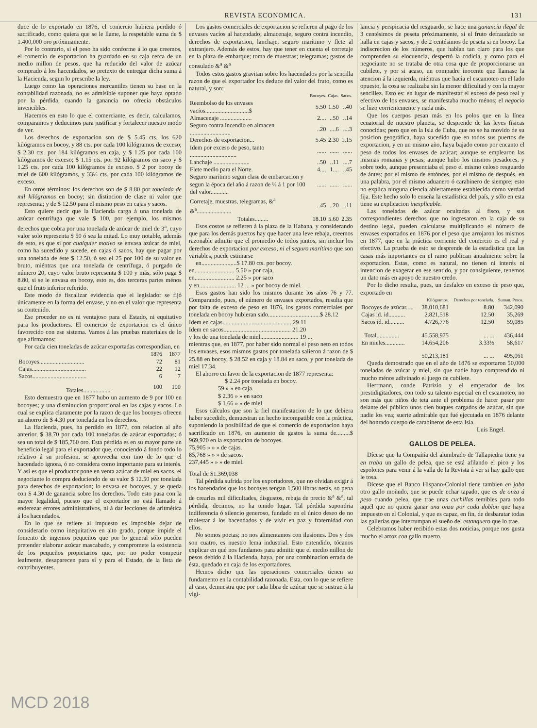REVISTA ECONOMICA. 131
duce de lo exportado en 1876, el comercio hubiera perdido ó sacrificado, como quiera que se le llame, la respetable suma de $ 1.400,000 oro próximamente.
Por lo contrario, si el peso ha sido conforme á lo que creemos, el comercio de exportacion ha guardado en su caja cerca de un medio millon de pesos, que ha reducido del valor de azúcar comprado á los hacendados, so pretexto de entregar dicha suma á la Hacienda, segun lo prescribe la ley.
Luego como las operaciones mercantiles tienen su base en la contabilidad razonada, no es admisible suponer que haya optado por la pérdida, cuando la ganancia no ofrecia obstáculos invencibles.
Hacemos en esto lo que el comerciante, es decir, calculamos, comparamos y deducimos para justificar y fortalecer nuestro modo de ver.
Los derechos de exportacion son de $ 5.45 cts. los 620 kilógramos en bocoy, y 88 cts. por cada 100 kilógramos de exceso; $ 2.30 cts. por 184 kilógramos en caja, y $ 1.25 por cada 100 kilógramos de exceso; $ 1.15 cts. por 92 kilógramos en saco y $ 1.25 cts. por cada 100 kilógramos de exceso. $ 2 por bocoy de miel de 600 kilógramos, y 33⅓ cts. por cada 100 kilógramos de exceso.
En otros términos: los derechos son de $ 8.80 por tonelada de mil kilógramos en bocoy; sin distincion de clase ni valor que representa; y de $ 12.50 para el mismo peso en cajas y sacos.
Esto quiere decir que la Hacienda carga á una tonelada de azúcar centrífuga que vale $ 100, por ejemplo, los mismos derechos que cobra por una tonelada de azúcar de miel de 3<sup>a</sup>, cuyo valor solo representa $ 50 ó sea la mitad. Lo muy notable, además de esto, es que si por cualquier motivo se envasa azúcar de miel, como ha sucedido y sucede, en cajas ó sacos, hay que pagar por una tonelada de éste $ 12.50, ó sea el 25 por 100 de su valor en bruto, miéntras que una tonelada de centrífuga, ó purgado de número 20, cuyo valor bruto representa $ 100 y más, sólo paga $ 8.80, si se le envasa en bocoy, esto es, dos terceras partes ménos que el fruto inferior referido.
Este modo de fiscalizar evidencia que el legislador se fijó únicamente en la forma del envase, y no en el valor que representa su contenido.
Ese proceder no es ni ventajoso para el Estado, ni equitativo para los productores. El comercio de exportacion es el único favorecido con ese sistema. Vamos á las pruebas materiales de lo que afirmamos:
Por cada cien toneladas de azúcar exportadas correspondian, en
| | 1876 | 1877 |
| --- | --- | --- |
| Bocoyes.............................. | 72 | 81 |
| Cajas.................................... | 22 | 12 |
| Sacos.................................... | 6 | 7 |
| Totales.................. | 100 | 100 |
Esto demuestra que en 1877 hubo un aumento de 9 por 100 en bocoyes; y una disminucion proporcional en las cajas y sacos. Lo cual se explica claramente por la razon de que los bocoyes ofrecen un ahorro de $ 4.30 por tonelada en los derechos.
La Hacienda, pues, ha perdido en 1877, con relacion al año anterior, $ 38.70 por cada 100 toneladas de azúcar exportadas; ó sea un total de $ 185,760 oro. Esta pérdida es en su mayor parte un beneficio legal para el exportador que, conociendo á fondo todo lo relativo á su profesion, se aprovecha con tino de lo que el hacendado ignora, ó no considera como importante para su interés. Y así es que el productor pone en venta azúcar de miel en sacos, el negociante lo compra deduciendo de su valor $ 12.50 por tonelada para derechos de exportacion; lo envasa en bocoyes, y se queda con $ 4.30 de ganancia sobre los derechos. Todo esto pasa con la mayor legalidad, puesto que el exportador no está llamado á enderezar errores administrativos, ni á dar lecciones de aritmética á los hacendados.
En lo que se refiere al impuesto es imposible dejar de considerarlo como inequitativo en alto grado, porque impide el fomento de ingenios pequeños que por lo general sólo pueden pretender elaborar azúcar mascabado, y compromete la existencia de los pequeños propietarios que, por no poder competir lealmente, desaparecen para sí y para el Estado, de la lista de contribuyentes.
Los gastos comerciales de exportacion se refieren al pago de los envases vacíos al hacendado; almacenaje, seguro contra incendio, derechos de exportacion, lanchaje, seguro marítimo y flete al extranjero. Además de estos, hay que tener en cuenta el corretaje en la plaza de embarque; toma de muestras; telegramas; gastos de consulado &<sup>a</sup> &<sup>a</sup>
Todos estos gastos gravitan sobre los hacendados por la sencilla razon de que el exportador los deduce del valor del fruto, como es natural, y son:
| | Bocoyes. | Cajas. | Sacos. |
| --- | --- | --- | --- |
| Reembolso de los envases vacíos.............................$ | 5.50 | 1.50 | ..40 |
| Almacenaje ..................... | 2.... | ..50 | ..14 |
| Seguro contra incendio en almacen ........................... | ..20 | ....6 | ....3 |
| Derechos de exportacion... | 5.45 | 2.30 | 1.15 |
| Idem por exceso de peso, tanto ............................... | ...... | ...... | ...... |
| Lanchaje ........................ | ..50 | ..11 | ....7 |
| Flete medio para el Norte. | 4.... | 1.... | ..45 |
| Seguro marítimo segun clase de embarcacion y segun la época del año á razon de ½ á 1 por 100 del valor............ | ...... | ...... | ...... |
| Corretaje, muestras, telegramas, &<sup>a</sup> &<sup>a</sup>....................... | ..45 | ..20 | ..11 |
| Totales......... | 18.10 | 5.60 | 2.35 |
Esos costos se refieren á la plaza de la Habana, y considerando que para los demás puertos hay que hacer una leve rebaja, creemos razonable admitir que el promedio de todos juntos, sin incluir los derechos de exportacion por exceso, ni el seguro marítimo que son variables, puede estimarse
en.......................$ 17.80 cts. por bocoy.
en.......................... 5.50 » por caja,
en.......................... 2.25 » por saco
y en........................ 12 ... » por bocoy de miel.
Esos gastos han sido los mismos durante los años 76 y 77. Comparando, pues, el número de envases exportados, resulta que por falta de exceso de peso en 1876, los gastos comerciales por tonelada en bocoy hubieran sido..................................$ 28.12
Idem en cajas............................................. 29.11
Idem en sacos............................................ 21.20
y los de una tonelada de miel......................... 19 ...
mientras que, en 1877, por haber sido normal el peso neto en todos los envases, esos mismos gastos por tonelada salieron á razon de $ 25.88 en bocoy, $ 28.52 en caja y 18.84 en saco, y por tonelada de miel 17.34.
El ahorro en favor de la exportacion de 1877 representa:
$ 2.24 por tonelada en bocoy.
59 » » en caja.
$ 2.36 » » en saco
$ 1.66 » » de miel.
Esos cálculos que son la fiel manifestacion de lo que debiera haber sucedido, demuestran un hecho incompatible con la práctica, suponiendo la posibilidad de que el comercio de exportacion haya sacrificado en 1876, en aumento de gastos la suma de.........$ 969,920 en la exportacion de bocoyes.
75,905 » » » de cajas.
85,768 » » » de sacos.
237,445 » » » de miel.
Total de $1.369,038
Tal pérdida sufrida por los exportadores, que no olvidan exigir á los hacendados que los bocoyes tengan 1,500 libras netas, so pena de crearles mil dificultades, disgustos, rebaja de precio &<sup>a</sup> &<sup>a</sup>, tal pérdida, decimos, no ha tenido lugar. Tal pérdida supondria indiferencia ó silencio generoso, fundado en el único deseo de no molestar á los hacendados y de vivir en paz y fraternidad con ellos.
No somos poetas; no nos alimentamos con ilusiones. Dos y dos son cuatro, es nuestro lema industrial. Esto entendido, tócanos explicar en qué nos fundamos para admitir que el medio millon de pesos debido á la Hacienda, haya, por una combinacion errada de ésta, quedado en caja de los exportadores.
Hemos dicho que las operaciones comerciales tienen su fundamento en la contabilidad razonada. Esta, con lo que se refiere al caso, demuestra que por cada libra de azúcar que se sustrae á la vigi-
lancia y perspicacia del resguardo, se hace una ganancia ilegal de 3 centésimos de peseta próximamente, si el fruto defraudado se halla en cajas y sacos, y de 2 centésimos de peseta si en bocoy. La indiscrecion de los números, que hablan tan claro para los que comprenden su elocuencia, despertó la codicia, y como para el negociante no se trataba de otra cosa que de proporcionarse un cubilete, y por si acaso, un compadre inocente que llamase la atencion á la izquierda, miéntras que hacia el escamoteo en el lado opuesto, la cosa se realizaba sin la menor dificultad y con la mayor sencillez. Esto es: en lugar de manifestar el exceso de peso real y efectivo de los envases, se manifestaba mucho ménos; el negocio se hizo corrientemente y nada más.
Que los cuerpos pesan más en los polos que en la línea ecuatorial de nuestro planeta, se desprende de las leyes físicas conocidas; pero que en la Isla de Cuba, que no se ha movido de su posicion geográfica, haya sucedido que en todos sus puertos de exportacion, y en un mismo año, haya bajado como por encanto el peso de todos los envases de azúcar; aunque se emplearon las mismas romanas y pesas; aunque hubo los mismos pesadores, y sobre todo, aunque presenciaba el peso el mismo celoso resguardo de ántes; por el mismo de entónces, por el mismo de después, en una palabra, por el mismo aduanero ó carabinero de siempre; esto no explica ninguna ciencia abiertamente establecida como verdad fija. Este hecho solo lo enseña la estadística del país, y sólo en esta tiene su explicacion inexplicable.
Las toneladas de azúcar ocultadas al fisco, y sus correspondientes derechos que no ingresaron en la caja de su destino legal, pueden calcularse multiplicando el número de envases exportados en 1876 por el peso que arrojaron los mismos en 1877, que en la práctica corriente del comercio es el real y efectivo. La prueba de esto se desprende de la estadística que las casas más importantes en el ramo publican anualmente sobre la exportacion. Estas, como es natural, no tienen ni interés ni intencion de exagerar en ese sentido, y por consiguiente, tenemos un dato más en apoyo de nuestro credo.
Por lo dicho resulta, pues, un desfalco en exceso de peso que, exportado en
| | Kilógramos. | Derechos por tonelada. | Suman. Pesos. |
| --- | --- | --- | --- |
| Bocoyes de azúcar..... | 38.010,681 | 8.80 | 342,090 |
| Cajas id. id........... | 2.821,518 | 12.50 | 35,269 |
| Sacos id. id.......... | 4.726,776 | 12.50 | 59,085 |
| Total............... | 45.558,975 | ... ... | 436,444 |
| En mieles............. | 14.654,206 | 3.33⅓ | 58,617 |
| | 50,213,181 | ... ... | 495,061 |
Queda demostrado que en el año de 1876 se exportaron 50,000 toneladas de azúcar y miel, sin que nadie haya comprendido ni mucho ménos adivinado el juego de cubilete.
Herrmann, conde Patrizio y el emperador de los prestidigitadores, con todo su talento especial en el escamoteo, no son más que niños de teta ante el problema de hacer pasar por delante del público unos cien buques cargados de azúcar, sin que nadie los vea; suerte admirable que fué ejecutada en 1876 delante del honrado cuerpo de carabineros de esta Isla.
Luis Engel.
GALLOS DE PELEA.
Dícese que la Compañía del alumbrado de Tallapiedra tiene ya en traba un gallo de pelea, que se está afilando el pico y los espolones para venir á la valla de la Revista á ver si hay gallo que le tosa.
Dícese que el Banco Hispano-Colonial tiene tambien en jaba otro gallo moñudo, que se puede echar tapado, que es de onza á peso cuando pelea, que trae unas cuchillas temibles para todo aquél que no quiera ganar una onza por cada doblon que haya impuesto en el Colonial, y que es capaz, en fin, de desbaratar todas las gallerías que interrumpan el sueño del estanquero que lo trae.
Celebramos haber recibido estas dos noticias, porque nos gusta mucho el arroz con gallo muerto.
MCD 2018